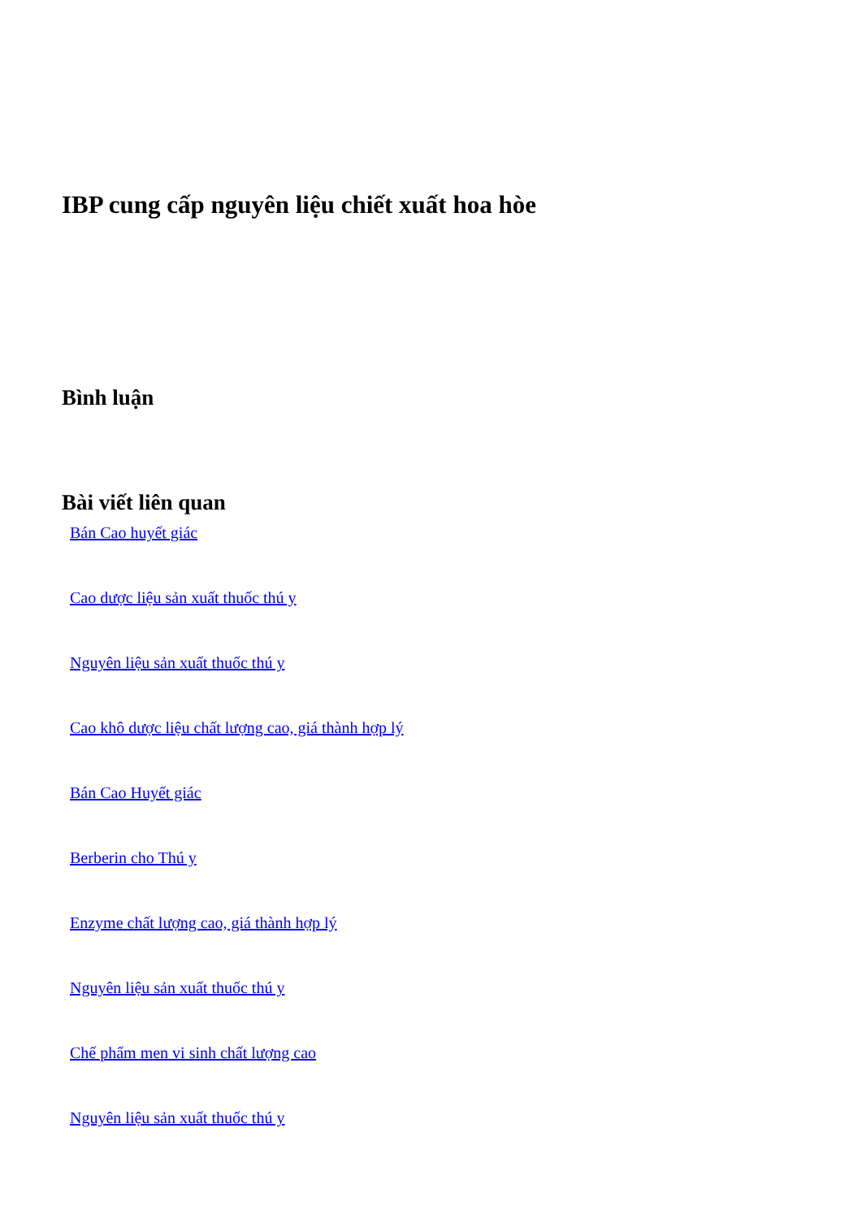IBP cung cấp nguyên liệu chiết xuất hoa hòe
Bình luận
Bài viết liên quan
Bán Cao huyết giác
Cao dược liệu sản xuất thuốc thú y
Nguyên liệu sản xuất thuốc thú y
Cao khô dược liệu chất lượng cao, giá thành hợp lý
Bán Cao Huyết giác
Berberin cho Thú y
Enzyme chất lượng cao, giá thành hợp lý
Nguyên liệu sản xuất thuốc thú y
Chế phẩm men vi sinh chất lượng cao
Nguyên liệu sản xuất thuốc thú y